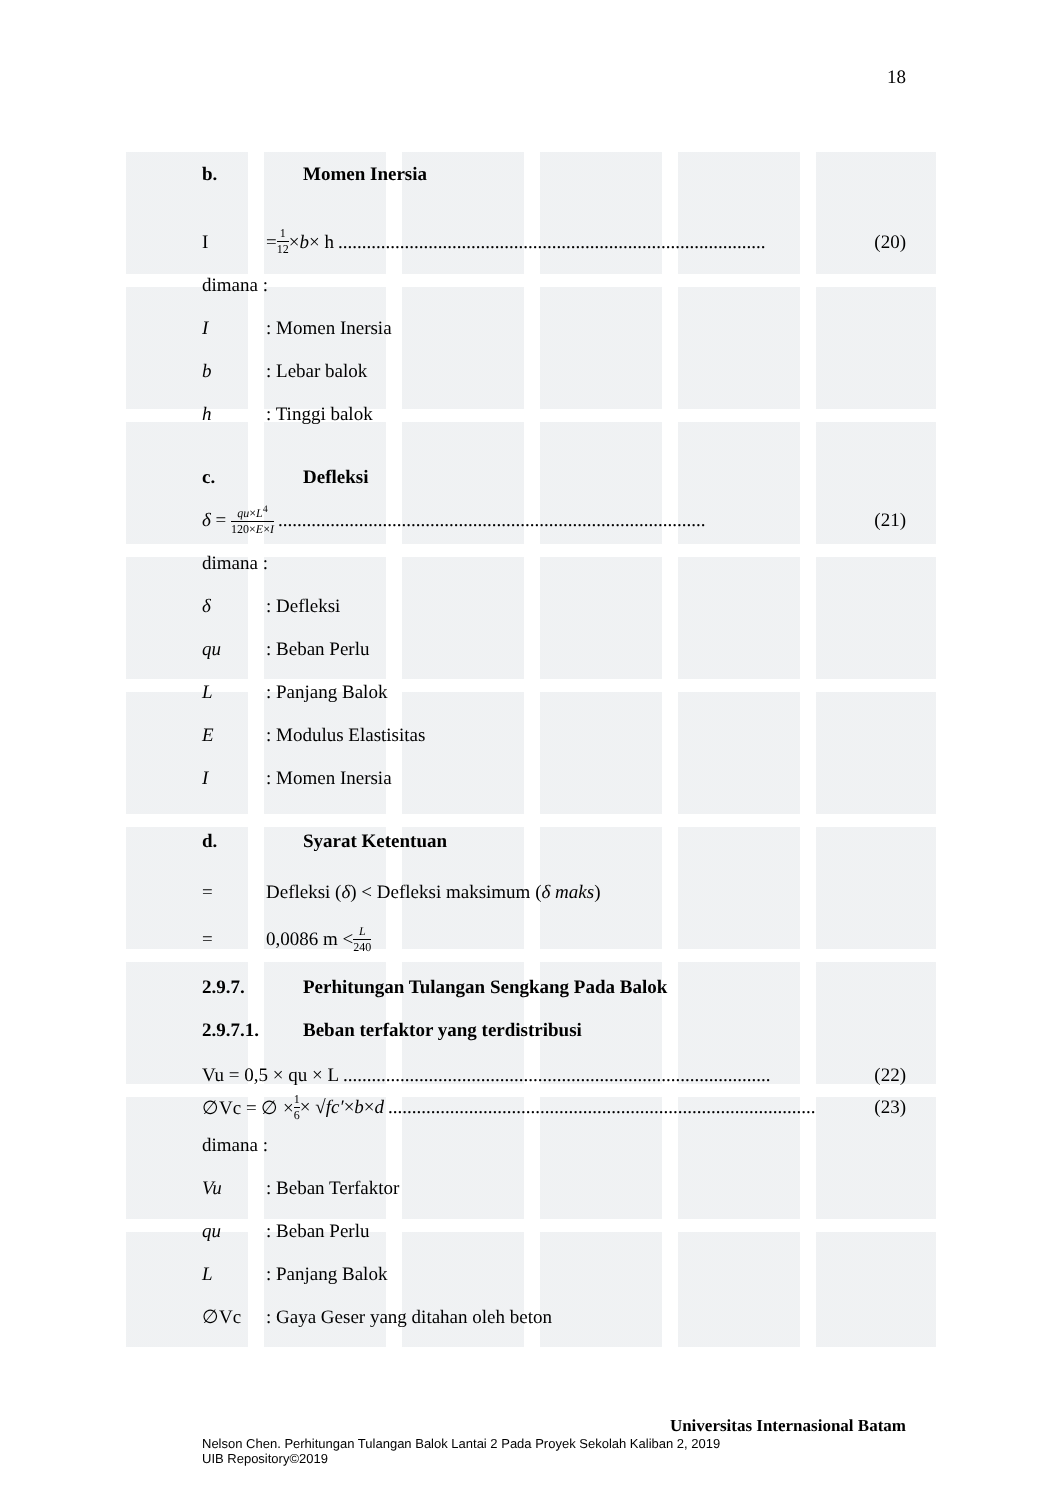18
b. Momen Inersia
I = 1 12 × b × h.......................................................................................... (20)
dimana :
I: Momen Inersia
b: Lebar balok
h: Tinggi balok
c. Defleksi
δ = qu×L<sup>4</sup> 120×E×I.......................................................................................... (21)
dimana :
δ: Defleksi
qu: Beban Perlu
L: Panjang Balok
E: Modulus Elastisitas
I: Momen Inersia
d. Syarat Ketentuan
= Defleksi (δ) < Defleksi maksimum (δ maks)
= 0,0086 m < L 240
2.9.7. Perhitungan Tulangan Sengkang Pada Balok
2.9.7.1. Beban terfaktor yang terdistribusi
Vu = 0,5 × qu × L.......................................................................................... (22)
∅Vc = ∅ × 1 6 × √ fc′ × b × d.......................................................................................... (23)
dimana :
Vu: Beban Terfaktor
qu: Beban Perlu
L: Panjang Balok
∅Vc: Gaya Geser yang ditahan oleh beton
Universitas Internasional Batam
Nelson Chen. Perhitungan Tulangan Balok Lantai 2 Pada Proyek Sekolah Kaliban 2, 2019
UIB Repository©2019